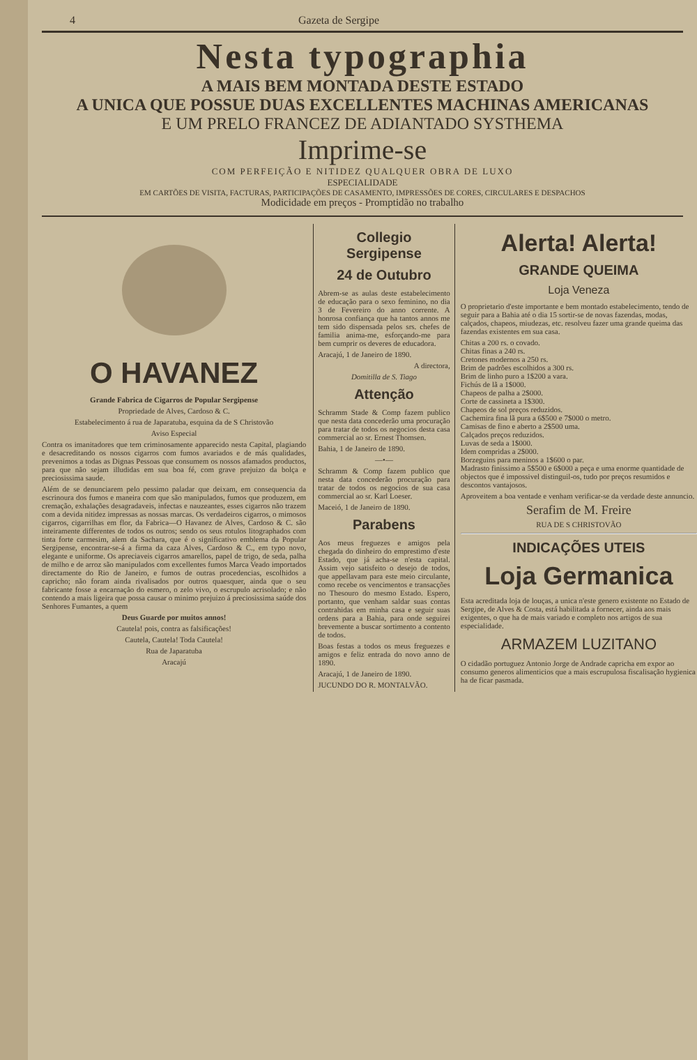4 Gazeta de Sergipe
Nesta typographia
A MAIS BEM MONTADA DESTE ESTADO
A UNICA QUE POSSUE DUAS EXCELLENTES MACHINAS AMERICANAS
E UM PRELO FRANCEZ DE ADIANTADO SYSTHEMA
Imprime-se
COM PERFEIÇÃO E NITIDEZ QUALQUER OBRA DE LUXO
ESPECIALIDADE
EM CARTÕES DE VISITA, FACTURAS, PARTICIPAÇÕES DE CASAMENTO, IMPRESSÕES DE CORES, CIRCULARES E DESPACHOS
Modicidade em preços - Promptidão no trabalho
O HAVANEZ
Grande Fabrica de Cigarros de Popular Sergipense
Propriedade de Alves, Cardoso & C.
Estabelecimento á rua de Japaratuba, esquina da de S Christovão
Aviso Especial
Contra os imanitadores que tem criminosamente apparecido nesta Capital, plagiando e desacreditando os nossos cigarros com fumos avariados e de más qualidades, prevenimos a todas as Dignas Pessoas que consumem os nossos afamados productos, para que não sejam illudidas em sua boa fé, com grave prejuizo da bolça e preciosissima saude.
Além de se denunciarem pelo pessimo paladar que deixam, em consequencia da escrinoura dos fumos e maneira com que são manipulados, fumos que produzem, em cremação, exhalações desagradaveis, infectas e nauzeantes, esses cigarros não trazem com a devida nitidez impressas as nossas marcas. Os verdadeiros cigarros, o mimosos cigarros, cigarrilhas em flor, da Fabrica—O Havanez de Alves, Cardoso & C. são inteiramente differentes de todos os outros; sendo os seus rotulos litographados com tinta forte carmesim, alem da Sachara, que é o significativo emblema da Popular Sergipense, encontrar-se-á a firma da caza Alves, Cardoso & C., em typo novo, elegante e uniforme. Os apreciaveis cigarros amarellos, papel de trigo, de seda, palha de milho e de arroz são manipulados com excellentes fumos Marca Veado importados directamente do Rio de Janeiro, e fumos de outras procedencias, escolhidos a capricho; não foram ainda rivalisados por outros quaesquer, ainda que o seu fabricante fosse a encarnação do esmero, o zelo vivo, o escrupulo acrisolado; e não contendo a mais ligeira que possa causar o minimo prejuizo á preciosissima saúde dos Senhores Fumantes, a quem
Deus Guarde por muitos annos!
Cautela! pois, contra as falsificações!
Cautela, Cautela! Toda Cautela!
Rua de Japaratuba
Aracajú
Collegio Sergipense
24 de Outubro
Abrem-se as aulas deste estabelecimento de educação para o sexo feminino, no dia 3 de Fevereiro do anno corrente. A honrosa confiança que ha tantos annos me tem sido dispensada pelos srs. chefes de familia anima-me, esforçando-me para bem cumprir os deveres de educadora.
Aracajú, 1 de Janeiro de 1890.
A directora,
Domitilla de S. Tiago
Attenção
Schramm Stade & Comp fazem publico que nesta data concederão uma procuração para tratar de todos os negocios desta casa commercial ao sr. Ernest Thomsen.
Bahia, 1 de Janeiro de 1890.
—•—
Schramm & Comp fazem publico que nesta data concederão procuração para tratar de todos os negocios de sua casa commercial ao sr. Karl Loeser.
Maceió, 1 de Janeiro de 1890.
Parabens
Aos meus freguezes e amigos pela chegada do dinheiro do emprestimo d'este Estado, que já acha-se n'esta capital. Assim vejo satisfeito o desejo de todos, que appellavam para este meio circulante, como recebe os vencimentos e transacções no Thesouro do mesmo Estado. Espero, portanto, que venham saldar suas contas contrahidas em minha casa e seguir suas ordens para a Bahia, para onde seguirei brevemente a buscar sortimento a contento de todos.
Boas festas a todos os meus freguezes e amigos e feliz entrada do novo anno de 1890.
Aracajú, 1 de Janeiro de 1890.
JUCUNDO DO R. MONTALVÃO.
Alerta! Alerta!
GRANDE QUEIMA
Loja Veneza
O proprietario d'este importante e bem montado estabelecimento, tendo de seguir para a Bahia até o dia 15 sortir-se de novas fazendas, modas, calçados, chapeos, miudezas, etc. resolveu fazer uma grande queima das fazendas existentes em sua casa.
Chitas a 200 rs. o covado.
Chitas finas a 240 rs.
Cretones modernos a 250 rs.
Brim de padrões escolhidos a 300 rs.
Brim de linho puro a 1$200 a vara.
Fichús de lã a 1$000.
Chapeos de palha a 2$000.
Corte de cassineta a 1$300.
Chapeos de sol preços reduzidos.
Cachemira fina lã pura a 6$500 e 7$000 o metro.
Camisas de fino e aberto a 2$500 uma.
Calçados preços reduzidos.
Luvas de seda a 1$000.
Idem compridas a 2$000.
Borzeguins para meninos a 1$600 o par.
Madrasto finissimo a 5$500 e 6$000 a peça e uma enorme quantidade de objectos que é impossivel distinguil-os, tudo por preços resumidos e descontos vantajosos.
Aproveitem a boa ventade e venham verificar-se da verdade deste annuncio.
Serafim de M. Freire
RUA DE S CHRISTOVÃO
INDICAÇÕES UTEIS
Loja Germanica
Esta acreditada loja de louças, a unica n'este genero existente no Estado de Sergipe, de Alves & Costa, está habilitada a fornecer, ainda aos mais exigentes, o que ha de mais variado e completo nos artigos de sua especialidade.
ARMAZEM LUZITANO
O cidadão portuguez Antonio Jorge de Andrade capricha em expor ao consumo generos alimenticios que a mais escrupulosa fiscalisação hygienica ha de ficar pasmada.